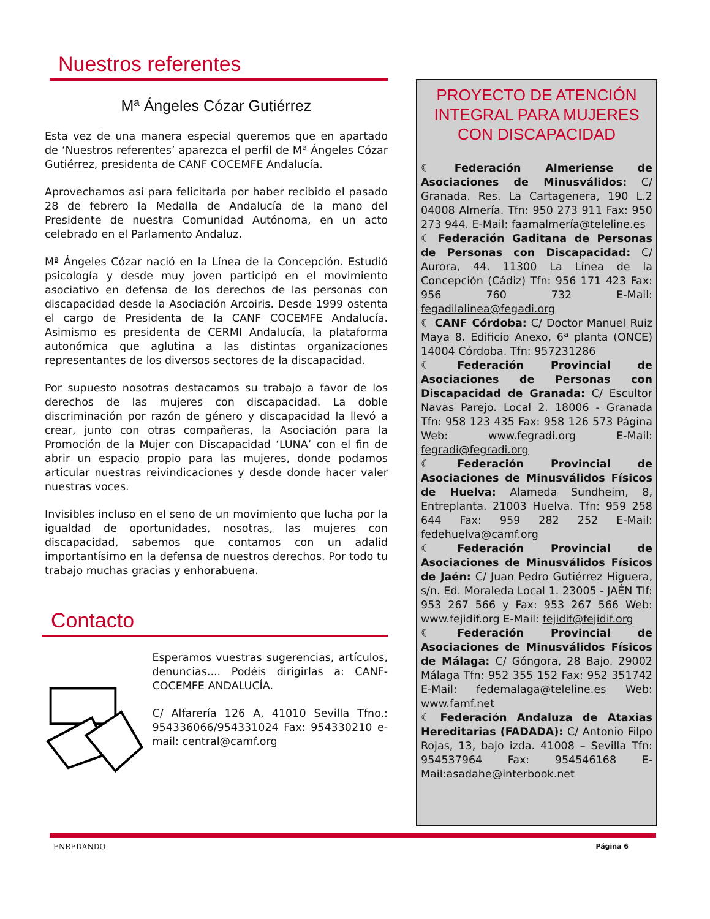Nuestros referentes
Mª Ángeles Cózar Gutiérrez
Esta vez de una manera especial queremos que en apartado de ‘Nuestros referentes’ aparezca el perfil de Mª Ángeles Cózar Gutiérrez, presidenta de CANF COCEMFE Andalucía.
Aprovechamos así para felicitarla por haber recibido el pasado 28 de febrero la Medalla de Andalucía de la mano del Presidente de nuestra Comunidad Autónoma, en un acto celebrado en el Parlamento Andaluz.
Mª Ángeles Cózar nació en la Línea de la Concepción. Estudió psicología y desde muy joven participó en el movimiento asociativo en defensa de los derechos de las personas con discapacidad desde la Asociación Arcoiris. Desde 1999 ostenta el cargo de Presidenta de la CANF COCEMFE Andalucía. Asimismo es presidenta de CERMI Andalucía, la plataforma autonómica que aglutina a las distintas organizaciones representantes de los diversos sectores de la discapacidad.
Por supuesto nosotras destacamos su trabajo a favor de los derechos de las mujeres con discapacidad. La doble discriminación por razón de género y discapacidad la llevó a crear, junto con otras compañeras, la Asociación para la Promoción de la Mujer con Discapacidad ‘LUNA’ con el fin de abrir un espacio propio para las mujeres, donde podamos articular nuestras reivindicaciones y desde donde hacer valer nuestras voces.
Invisibles incluso en el seno de un movimiento que lucha por la igualdad de oportunidades, nosotras, las mujeres con discapacidad, sabemos que contamos con un adalid importantísimo en la defensa de nuestros derechos. Por todo tu trabajo muchas gracias y enhorabuena.
Contacto
Esperamos vuestras sugerencias, artículos, denuncias.... Podéis dirigirlas a: CANF-COCEMFE ANDALUCÍA.
C/ Alfarería 126 A, 41010 Sevilla Tfno.: 954336066/954331024 Fax: 954330210 e-mail: central@camf.org
PROYECTO DE ATENCIÓN INTEGRAL PARA MUJERES CON DISCAPACIDAD
☾ Federación Almeriense de Asociaciones de Minusválidos: C/ Granada. Res. La Cartagenera, 190 L.2 04008 Almería. Tfn: 950 273 911 Fax: 950 273 944. E-Mail: faamalmería@teleline.es
☾ Federación Gaditana de Personas de Personas con Discapacidad: C/ Aurora, 44. 11300 La Línea de la Concepción (Cádiz) Tfn: 956 171 423 Fax: 956 760 732 E-Mail: fegadilalinea@fegadi.org
☾ CANF Córdoba: C/ Doctor Manuel Ruiz Maya 8. Edificio Anexo, 6ª planta (ONCE) 14004 Córdoba. Tfn: 957231286
☾ Federación Provincial de Asociaciones de Personas con Discapacidad de Granada: C/ Escultor Navas Parejo. Local 2. 18006 - Granada Tfn: 958 123 435 Fax: 958 126 573 Página Web: www.fegradi.org E-Mail: fegradi@fegradi.org
☾ Federación Provincial de Asociaciones de Minusválidos Físicos de Huelva: Alameda Sundheim, 8, Entreplanta. 21003 Huelva. Tfn: 959 258 644 Fax: 959 282 252 E-Mail: fedehuelva@camf.org
☾ Federación Provincial de Asociaciones de Minusválidos Físicos de Jaén: C/ Juan Pedro Gutiérrez Higuera, s/n. Ed. Moraleda Local 1. 23005 - JAÉN Tlf: 953 267 566 y Fax: 953 267 566 Web: www.fejidif.org E-Mail: fejidif@fejidif.org
☾ Federación Provincial de Asociaciones de Minusválidos Físicos de Málaga: C/ Góngora, 28 Bajo. 29002 Málaga Tfn: 952 355 152 Fax: 952 351742 E-Mail: fedemalaga@teleline.es Web: www.famf.net
☾ Federación Andaluza de Ataxias Hereditarias (FADADA): C/ Antonio Filpo Rojas, 13, bajo izda. 41008 – Sevilla Tfn: 954537964 Fax: 954546168 E-Mail:asadahe@interbook.net
ENREDANDO Página 6